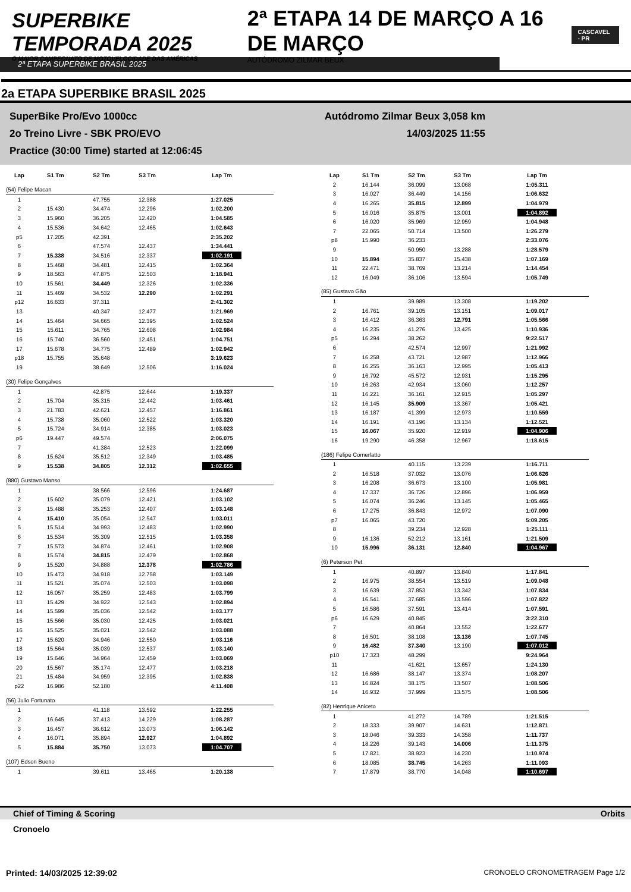SUPERBIKE TEMPORADA 2025
O MAIOR CAMPEONATO DE MOTOVELOCIDADE DAS AMÉRICAS
2ª ETAPA 14 DE MARÇO A 16 DE MARÇO
AUTÓDROMO ZILMAR BEUX
CASCAVEL - PR
2ª ETAPA SUPERBIKE BRASIL 2025
2a ETAPA SUPERBIKE BRASIL 2025
SuperBike Pro/Evo 1000cc Autódromo Zilmar Beux 3,058 km
2o Treino Livre - SBK PRO/EVO 14/03/2025 11:55
Practice (30:00 Time) started at 12:06:45
| Lap | S1 Tm | S2 Tm | S3 Tm | Lap Tm |
| --- | --- | --- | --- | --- |
| (54) Felipe Macan | | | | |
| 1 | | 47.755 | 12.388 | 1:27.025 |
| 2 | 15.430 | 34.474 | 12.296 | 1:02.200 |
| 3 | 15.960 | 36.205 | 12.420 | 1:04.585 |
| 4 | 15.536 | 34.642 | 12.465 | 1:02.643 |
| p5 | 17.205 | 42.391 | | 2:35.202 |
| 6 | | 47.574 | 12.437 | 1:34.441 |
| 7 | 15.338 | 34.516 | 12.337 | 1:02.191 |
| 8 | 15.468 | 34.481 | 12.415 | 1:02.364 |
| 9 | 18.563 | 47.875 | 12.503 | 1:18.941 |
| 10 | 15.561 | 34.449 | 12.326 | 1:02.336 |
| 11 | 15.469 | 34.532 | 12.290 | 1:02.291 |
| p12 | 16.633 | 37.311 | | 2:41.302 |
| 13 | | 40.347 | 12.477 | 1:21.969 |
| 14 | 15.464 | 34.665 | 12.395 | 1:02.524 |
| 15 | 15.611 | 34.765 | 12.608 | 1:02.984 |
| 16 | 15.740 | 36.560 | 12.451 | 1:04.751 |
| 17 | 15.678 | 34.775 | 12.489 | 1:02.942 |
| p18 | 15.755 | 35.648 | | 3:19.623 |
| 19 | | 38.649 | 12.506 | 1:16.024 |
| (30) Felipe Gonçalves | | | | |
| 1 | | 42.875 | 12.644 | 1:19.337 |
| 2 | 15.704 | 35.315 | 12.442 | 1:03.461 |
| 3 | 21.783 | 42.621 | 12.457 | 1:16.861 |
| 4 | 15.738 | 35.060 | 12.522 | 1:03.320 |
| 5 | 15.724 | 34.914 | 12.385 | 1:03.023 |
| p6 | 19.447 | 49.574 | | 2:06.075 |
| 7 | | 41.384 | 12.523 | 1:22.099 |
| 8 | 15.624 | 35.512 | 12.349 | 1:03.485 |
| 9 | 15.538 | 34.805 | 12.312 | 1:02.655 |
| (880) Gustavo Manso | | | | |
| 1 | | 38.566 | 12.596 | 1:24.687 |
| 2 | 15.602 | 35.079 | 12.421 | 1:03.102 |
| 3 | 15.488 | 35.253 | 12.407 | 1:03.148 |
| 4 | 15.410 | 35.054 | 12.547 | 1:03.011 |
| 5 | 15.514 | 34.993 | 12.483 | 1:02.990 |
| 6 | 15.534 | 35.309 | 12.515 | 1:03.358 |
| 7 | 15.573 | 34.874 | 12.461 | 1:02.908 |
| 8 | 15.574 | 34.815 | 12.479 | 1:02.868 |
| 9 | 15.520 | 34.888 | 12.378 | 1:02.786 |
| 10 | 15.473 | 34.918 | 12.758 | 1:03.149 |
| 11 | 15.521 | 35.074 | 12.503 | 1:03.098 |
| 12 | 16.057 | 35.259 | 12.483 | 1:03.799 |
| 13 | 15.429 | 34.922 | 12.543 | 1:02.894 |
| 14 | 15.599 | 35.036 | 12.542 | 1:03.177 |
| 15 | 15.566 | 35.030 | 12.425 | 1:03.021 |
| 16 | 15.525 | 35.021 | 12.542 | 1:03.088 |
| 17 | 15.620 | 34.946 | 12.550 | 1:03.116 |
| 18 | 15.564 | 35.039 | 12.537 | 1:03.140 |
| 19 | 15.646 | 34.964 | 12.459 | 1:03.069 |
| 20 | 15.567 | 35.174 | 12.477 | 1:03.218 |
| 21 | 15.484 | 34.959 | 12.395 | 1:02.838 |
| p22 | 16.986 | 52.180 | | 4:11.408 |
| (56) Julio Fortunato | | | | |
| 1 | | 41.118 | 13.592 | 1:22.255 |
| 2 | 16.645 | 37.413 | 14.229 | 1:08.287 |
| 3 | 16.457 | 36.612 | 13.073 | 1:06.142 |
| 4 | 16.071 | 35.894 | 12.927 | 1:04.892 |
| 5 | 15.884 | 35.750 | 13.073 | 1:04.707 |
| (107) Edson Bueno | | | | |
| 1 | | 39.611 | 13.465 | 1:20.138 |
| Lap | S1 Tm | S2 Tm | S3 Tm | Lap Tm |
| --- | --- | --- | --- | --- |
| 2 | 16.144 | 36.099 | 13.068 | 1:05.311 |
| 3 | 16.027 | 36.449 | 14.156 | 1:06.632 |
| 4 | 16.265 | 35.815 | 12.899 | 1:04.979 |
| 5 | 16.016 | 35.875 | 13.001 | 1:04.892 |
| 6 | 16.020 | 35.969 | 12.959 | 1:04.948 |
| 7 | 22.065 | 50.714 | 13.500 | 1:26.279 |
| p8 | 15.990 | 36.233 | | 2:33.076 |
| 9 | | 50.950 | 13.288 | 1:28.579 |
| 10 | 15.894 | 35.837 | 15.438 | 1:07.169 |
| 11 | 22.471 | 38.769 | 13.214 | 1:14.454 |
| 12 | 16.049 | 36.106 | 13.594 | 1:05.749 |
| (85) Gustavo Gão | | | | |
| 1 | | 39.989 | 13.308 | 1:19.202 |
| 2 | 16.761 | 39.105 | 13.151 | 1:09.017 |
| 3 | 16.412 | 36.363 | 12.791 | 1:05.566 |
| 4 | 16.235 | 41.276 | 13.425 | 1:10.936 |
| p5 | 16.294 | 38.262 | | 9:22.517 |
| 6 | | 42.574 | 12.997 | 1:21.992 |
| 7 | 16.258 | 43.721 | 12.987 | 1:12.966 |
| 8 | 16.255 | 36.163 | 12.995 | 1:05.413 |
| 9 | 16.792 | 45.572 | 12.931 | 1:15.295 |
| 10 | 16.263 | 42.934 | 13.060 | 1:12.257 |
| 11 | 16.221 | 36.161 | 12.915 | 1:05.297 |
| 12 | 16.145 | 35.909 | 13.367 | 1:05.421 |
| 13 | 16.187 | 41.399 | 12.973 | 1:10.559 |
| 14 | 16.191 | 43.196 | 13.134 | 1:12.521 |
| 15 | 16.067 | 35.920 | 12.919 | 1:04.906 |
| 16 | 19.290 | 46.358 | 12.967 | 1:18.615 |
| (186) Felipe Comerlatto | | | | |
| 1 | | 40.115 | 13.239 | 1:16.711 |
| 2 | 16.518 | 37.032 | 13.076 | 1:06.626 |
| 3 | 16.208 | 36.673 | 13.100 | 1:05.981 |
| 4 | 17.337 | 36.726 | 12.896 | 1:06.959 |
| 5 | 16.074 | 36.246 | 13.145 | 1:05.465 |
| 6 | 17.275 | 36.843 | 12.972 | 1:07.090 |
| p7 | 16.065 | 43.720 | | 5:09.205 |
| 8 | | 39.234 | 12.928 | 1:25.111 |
| 9 | 16.136 | 52.212 | 13.161 | 1:21.509 |
| 10 | 15.996 | 36.131 | 12.840 | 1:04.967 |
| (6) Peterson Pet | | | | |
| 1 | | 40.897 | 13.840 | 1:17.841 |
| 2 | 16.975 | 38.554 | 13.519 | 1:09.048 |
| 3 | 16.639 | 37.853 | 13.342 | 1:07.834 |
| 4 | 16.541 | 37.685 | 13.596 | 1:07.822 |
| 5 | 16.586 | 37.591 | 13.414 | 1:07.591 |
| p6 | 16.629 | 40.845 | | 3:22.310 |
| 7 | | 40.864 | 13.552 | 1:22.677 |
| 8 | 16.501 | 38.108 | 13.136 | 1:07.745 |
| 9 | 16.482 | 37.340 | 13.190 | 1:07.012 |
| p10 | 17.323 | 48.299 | | 9:24.964 |
| 11 | | 41.621 | 13.657 | 1:24.130 |
| 12 | 16.686 | 38.147 | 13.374 | 1:08.207 |
| 13 | 16.824 | 38.175 | 13.507 | 1:08.506 |
| 14 | 16.932 | 37.999 | 13.575 | 1:08.506 |
| (82) Henrique Aniceto | | | | |
| 1 | | 41.272 | 14.789 | 1:21.515 |
| 2 | 18.333 | 39.907 | 14.631 | 1:12.871 |
| 3 | 18.046 | 39.333 | 14.358 | 1:11.737 |
| 4 | 18.226 | 39.143 | 14.006 | 1:11.375 |
| 5 | 17.821 | 38.923 | 14.230 | 1:10.974 |
| 6 | 18.085 | 38.745 | 14.263 | 1:11.093 |
| 7 | 17.879 | 38.770 | 14.048 | 1:10.697 |
Chief of Timing & Scoring Orbits
Cronoelo
Printed: 14/03/2025 12:39:02 CRONOELO CRONOMETRAGEM Page 1/2